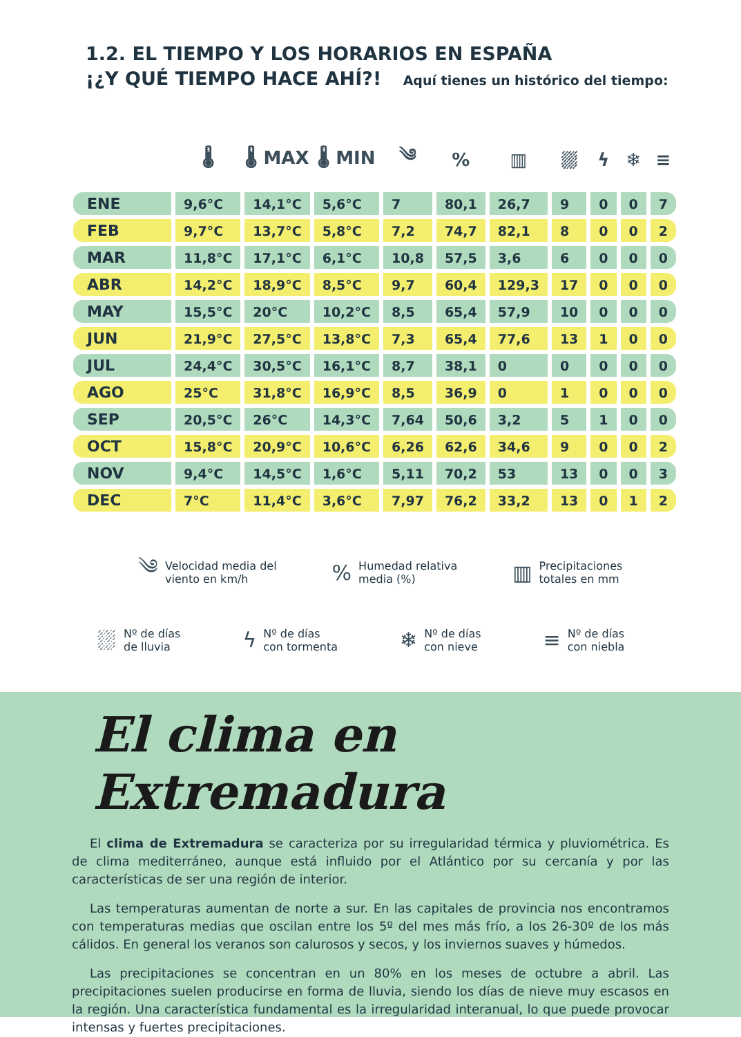1.2. EL TIEMPO Y LOS HORARIOS EN ESPAÑA
¡¿Y QUÉ TIEMPO HACE AHÍ?! Aquí tienes un histórico del tiempo:
| | 🌡 | 🌡 MAX | 🌡 MIN | ༄ | % | ▥ | ⛆ | ϟ | ❄ | ≡ |
| --- | --- | --- | --- | --- | --- | --- | --- | --- | --- | --- |
| ENE | 9,6°C | 14,1°C | 5,6°C | 7 | 80,1 | 26,7 | 9 | 0 | 0 | 7 |
| FEB | 9,7°C | 13,7°C | 5,8°C | 7,2 | 74,7 | 82,1 | 8 | 0 | 0 | 2 |
| MAR | 11,8°C | 17,1°C | 6,1°C | 10,8 | 57,5 | 3,6 | 6 | 0 | 0 | 0 |
| ABR | 14,2°C | 18,9°C | 8,5°C | 9,7 | 60,4 | 129,3 | 17 | 0 | 0 | 0 |
| MAY | 15,5°C | 20°C | 10,2°C | 8,5 | 65,4 | 57,9 | 10 | 0 | 0 | 0 |
| JUN | 21,9°C | 27,5°C | 13,8°C | 7,3 | 65,4 | 77,6 | 13 | 1 | 0 | 0 |
| JUL | 24,4°C | 30,5°C | 16,1°C | 8,7 | 38,1 | 0 | 0 | 0 | 0 | 0 |
| AGO | 25°C | 31,8°C | 16,9°C | 8,5 | 36,9 | 0 | 1 | 0 | 0 | 0 |
| SEP | 20,5°C | 26°C | 14,3°C | 7,64 | 50,6 | 3,2 | 5 | 1 | 0 | 0 |
| OCT | 15,8°C | 20,9°C | 10,6°C | 6,26 | 62,6 | 34,6 | 9 | 0 | 0 | 2 |
| NOV | 9,4°C | 14,5°C | 1,6°C | 5,11 | 70,2 | 53 | 13 | 0 | 0 | 3 |
| DEC | 7°C | 11,4°C | 3,6°C | 7,97 | 76,2 | 33,2 | 13 | 0 | 1 | 2 |
༄ Velocidad media del
viento en km/h
% Humedad relativa
media (%)
▥ Precipitaciones
totales en mm
⛆ Nº de días
de lluvia
ϟ Nº de días
con tormenta
❄ Nº de días
con nieve
≡ Nº de días
con niebla
El clima en Extremadura
El clima de Extremadura se caracteriza por su irregularidad térmica y pluviométrica. Es de clima mediterráneo, aunque está influido por el Atlántico por su cercanía y por las características de ser una región de interior.
Las temperaturas aumentan de norte a sur. En las capitales de provincia nos encontramos con temperaturas medias que oscilan entre los 5º del mes más frío, a los 26-30º de los más cálidos. En general los veranos son calurosos y secos, y los inviernos suaves y húmedos.
Las precipitaciones se concentran en un 80% en los meses de octubre a abril. Las precipitaciones suelen producirse en forma de lluvia, siendo los días de nieve muy escasos en la región. Una característica fundamental es la irregularidad interanual, lo que puede provocar intensas y fuertes precipitaciones.